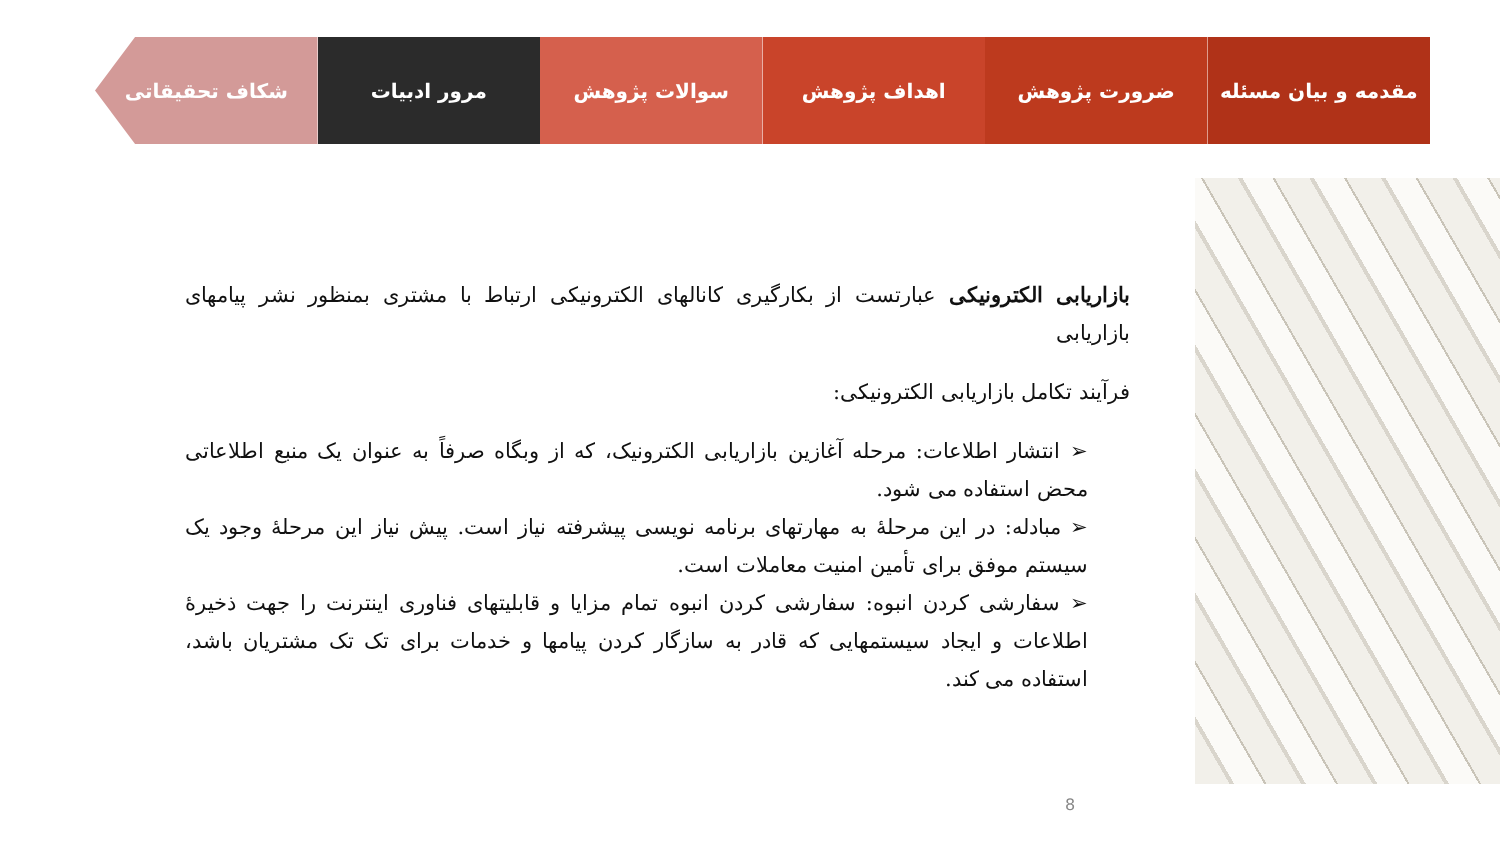مقدمه و بیان مسئله ضرورت پژوهش اهداف پژوهش سوالات پژوهش مرور ادبیات شکاف تحقیقاتی
بازاریابی الکترونیکی عبارتست از بکارگیری کانالهای الکترونیکی ارتباط با مشتری بمنظور نشر پیامهای بازاریابی
فرآیند تکامل بازاریابی الکترونیکی:
➢ انتشار اطلاعات: مرحله آغازین بازاریابی الکترونیک، که از وبگاه صرفاً به عنوان یک منبع اطلاعاتی محض استفاده می شود.
➢ مبادله: در این مرحلهٔ به مهارتهای برنامه نویسی پیشرفته نیاز است. پیش نیاز این مرحلهٔ وجود یک سیستم موفق برای تأمین امنیت معاملات است.
➢ سفارشی کردن انبوه: سفارشی کردن انبوه تمام مزایا و قابلیتهای فناوری اینترنت را جهت ذخیرهٔ اطلاعات و ایجاد سیستمهایی که قادر به سازگار کردن پیامها و خدمات برای تک تک مشتریان باشد، استفاده می کند.
8